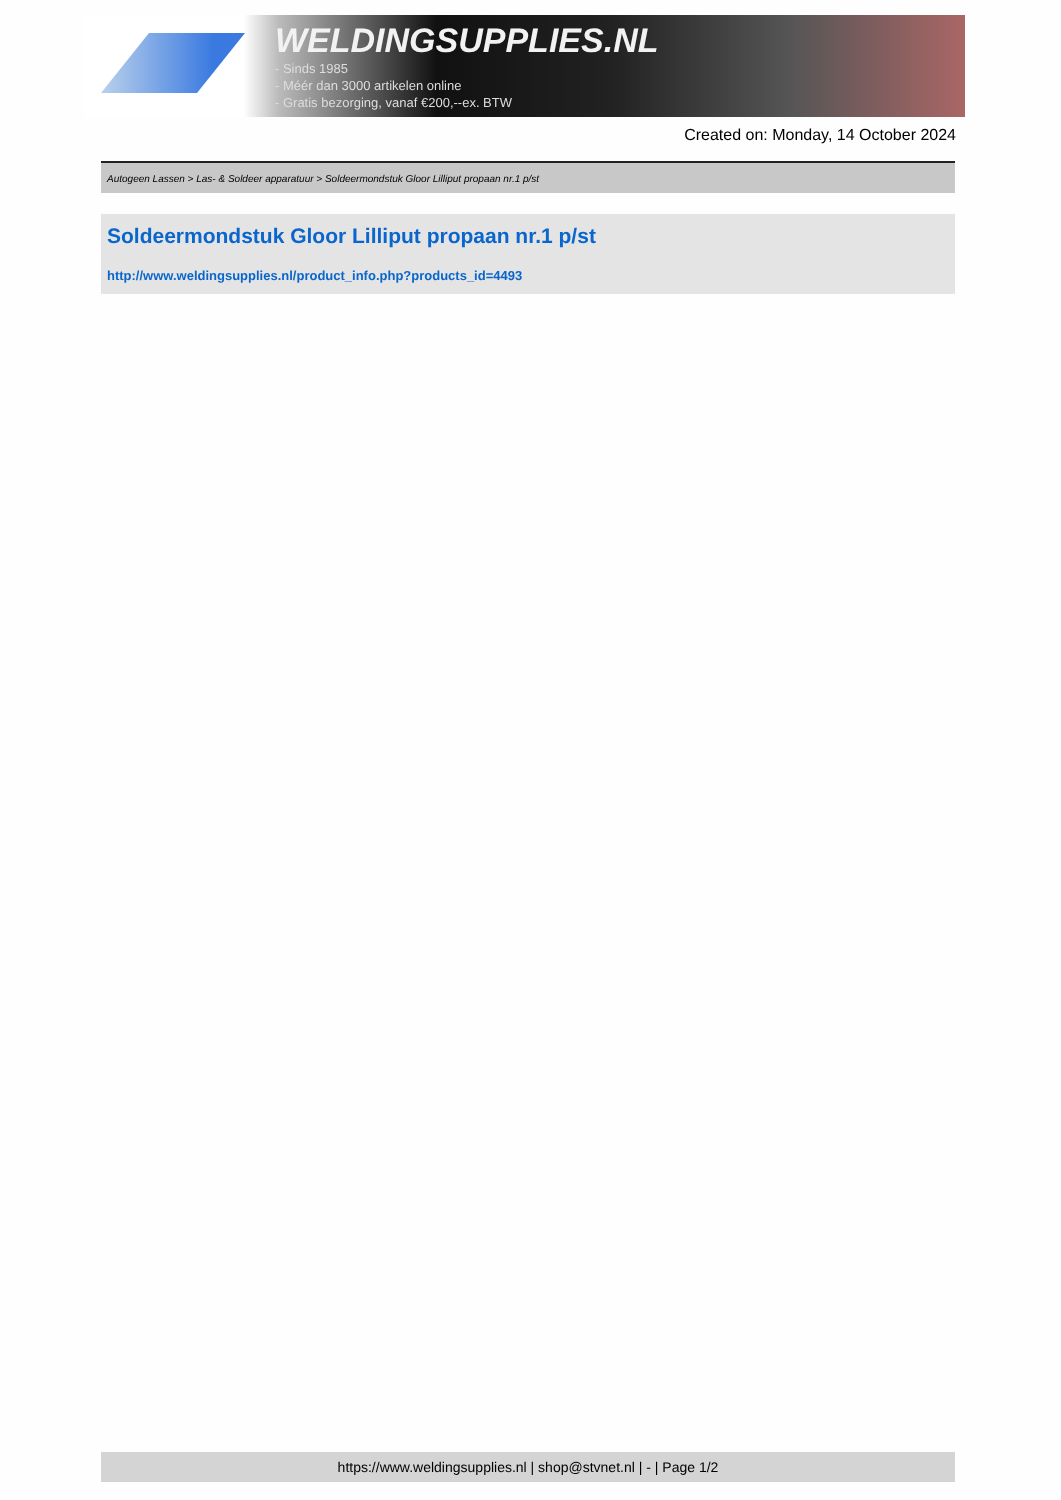WELDINGSUPPLIES.NL
- Sinds 1985
- Méér dan 3000 artikelen online
- Gratis bezorging, vanaf €200,--ex. BTW
Created on: Monday, 14 October 2024
Autogeen Lassen > Las- & Soldeer apparatuur > Soldeermondstuk Gloor Lilliput propaan nr.1 p/st
Soldeermondstuk Gloor Lilliput propaan nr.1 p/st
http://www.weldingsupplies.nl/product_info.php?products_id=4493
https://www.weldingsupplies.nl | shop@stvnet.nl | - | Page 1/2